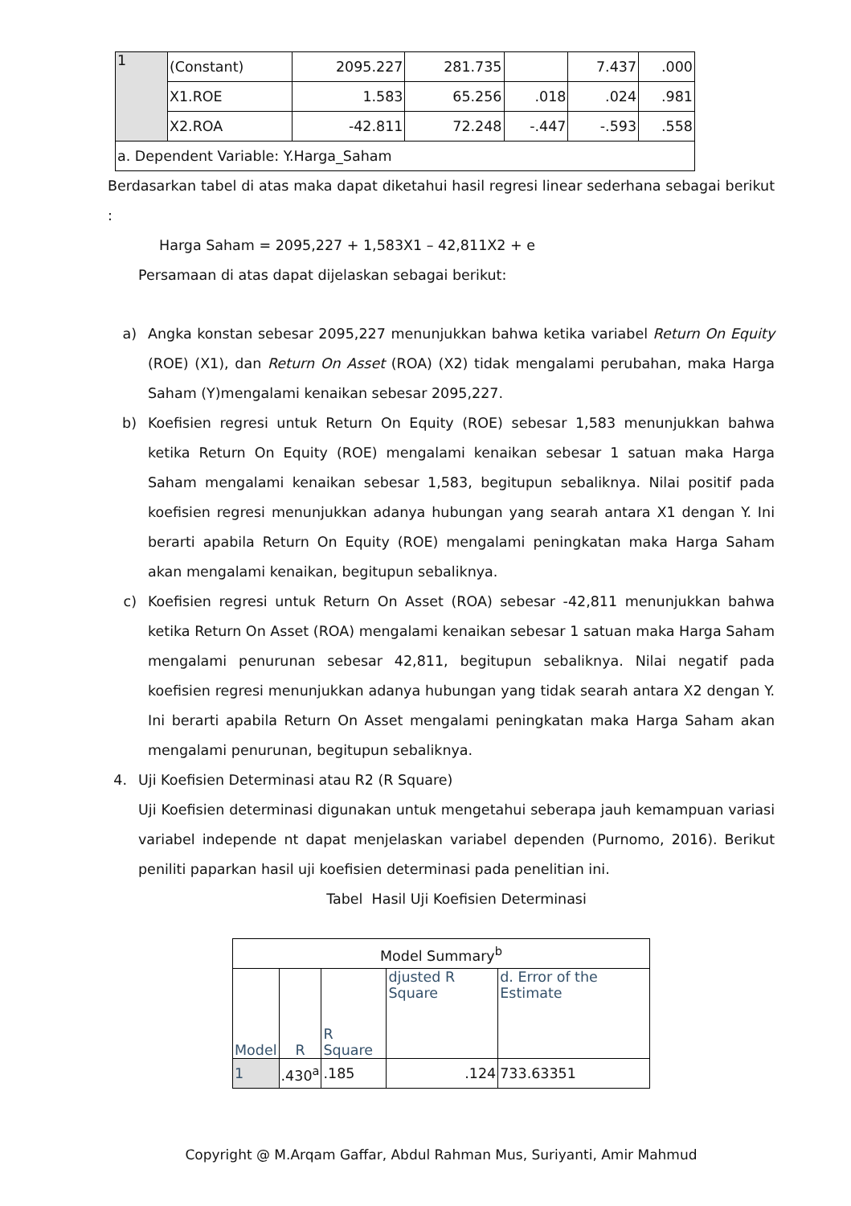| 1 | (Constant) | 2095.227 | 281.735 | | 7.437 | .000 |
| | X1.ROE | 1.583 | 65.256 | .018 | .024 | .981 |
| | X2.ROA | -42.811 | 72.248 | -.447 | -.593 | .558 |
| a. Dependent Variable: Y.Harga_Saham | | | | | | |
Berdasarkan tabel di atas maka dapat diketahui hasil regresi linear sederhana sebagai berikut :
Harga Saham = 2095,227 + 1,583X1 – 42,811X2 + e
Persamaan di atas dapat dijelaskan sebagai berikut:
a) Angka konstan sebesar 2095,227 menunjukkan bahwa ketika variabel Return On Equity (ROE) (X1), dan Return On Asset (ROA) (X2) tidak mengalami perubahan, maka Harga Saham (Y)mengalami kenaikan sebesar 2095,227.
b) Koefisien regresi untuk Return On Equity (ROE) sebesar 1,583 menunjukkan bahwa ketika Return On Equity (ROE) mengalami kenaikan sebesar 1 satuan maka Harga Saham mengalami kenaikan sebesar 1,583, begitupun sebaliknya. Nilai positif pada koefisien regresi menunjukkan adanya hubungan yang searah antara X1 dengan Y. Ini berarti apabila Return On Equity (ROE) mengalami peningkatan maka Harga Saham akan mengalami kenaikan, begitupun sebaliknya.
c) Koefisien regresi untuk Return On Asset (ROA) sebesar -42,811 menunjukkan bahwa ketika Return On Asset (ROA) mengalami kenaikan sebesar 1 satuan maka Harga Saham mengalami penurunan sebesar 42,811, begitupun sebaliknya. Nilai negatif pada koefisien regresi menunjukkan adanya hubungan yang tidak searah antara X2 dengan Y. Ini berarti apabila Return On Asset mengalami peningkatan maka Harga Saham akan mengalami penurunan, begitupun sebaliknya.
4. Uji Koefisien Determinasi atau R2 (R Square)
Uji Koefisien determinasi digunakan untuk mengetahui seberapa jauh kemampuan variasi variabel independe nt dapat menjelaskan variabel dependen (Purnomo, 2016). Berikut peniliti paparkan hasil uji koefisien determinasi pada penelitian ini.
Tabel Hasil Uji Koefisien Determinasi
| Model Summary<sup>b</sup> | | | | |
| Model | R | R Square | djusted R Square | d. Error of the Estimate |
| 1 | .430<sup>a</sup> | .185 | .124 | 733.63351 |
Copyright @ M.Arqam Gaffar, Abdul Rahman Mus, Suriyanti, Amir Mahmud